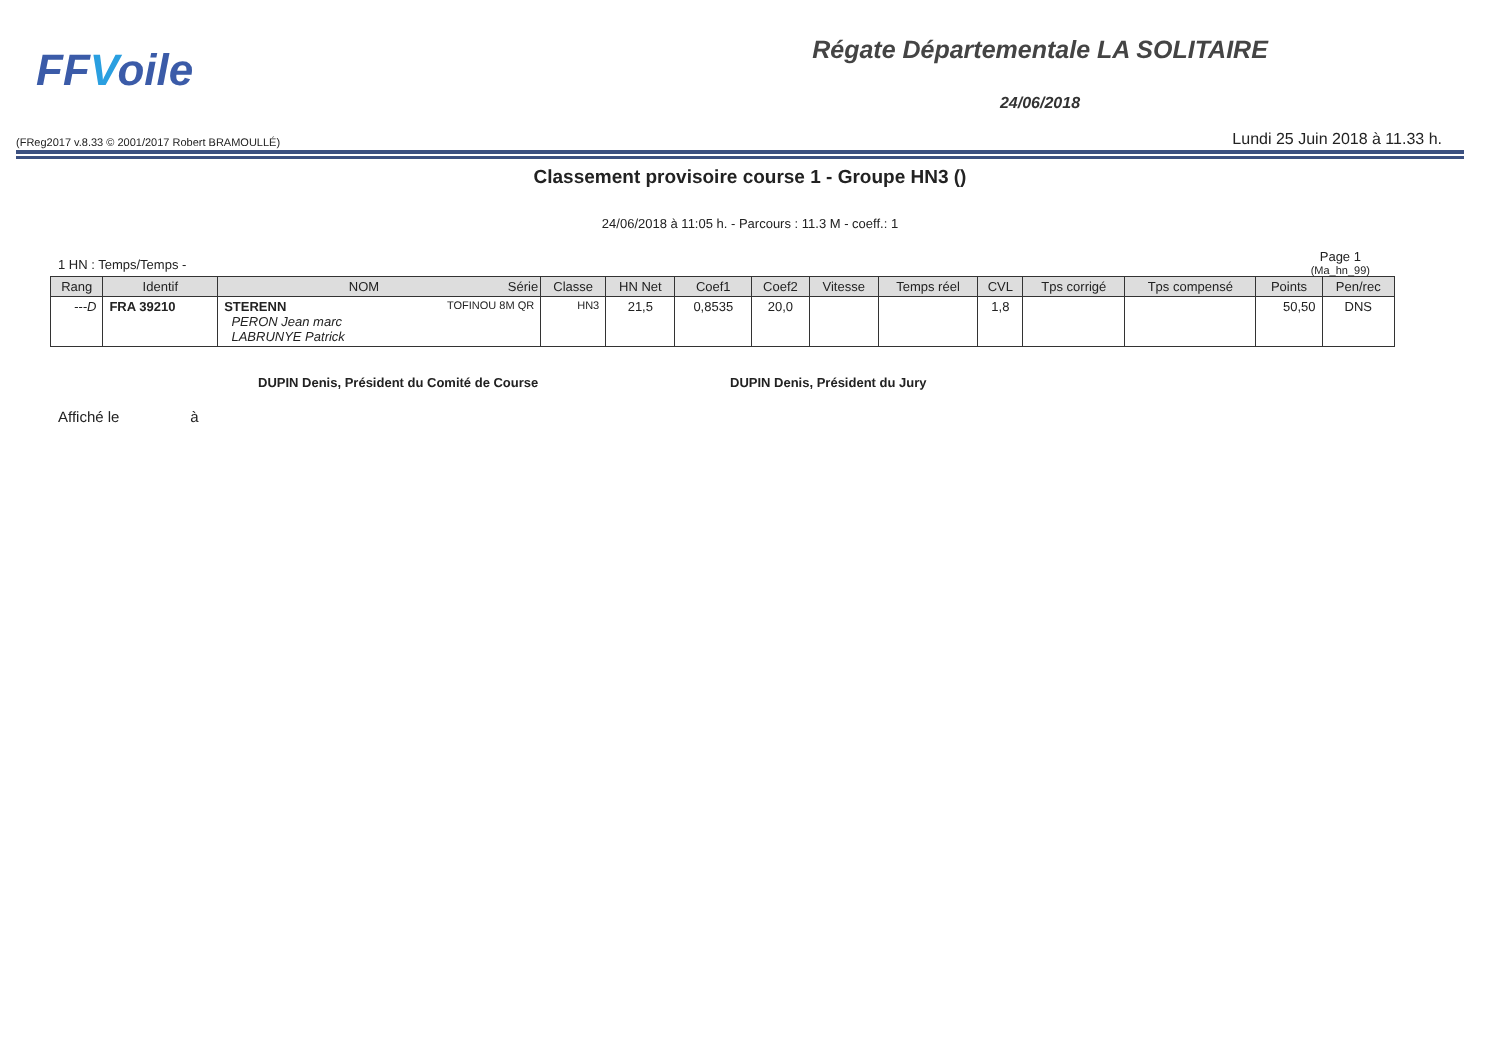FFVoile
Régate Départementale LA SOLITAIRE
24/06/2018
(FReg2017 v.8.33 © 2001/2017 Robert BRAMOULLÉ)
Lundi 25 Juin 2018 à 11.33 h.
Classement provisoire course 1 - Groupe HN3 ()
24/06/2018 à 11:05 h. - Parcours : 11.3 M - coeff.: 1
1 HN : Temps/Temps -
Page 1
(Ma_hn_99)
| Rang | Identif | NOM Série | Classe | HN Net | Coef1 | Coef2 | Vitesse | Temps réel | CVL | Tps corrigé | Tps compensé | Points | Pen/rec |
| --- | --- | --- | --- | --- | --- | --- | --- | --- | --- | --- | --- | --- | --- |
| ---D | FRA 39210 | STERENN TOFINOU 8M QR PERON Jean marc LABRUNYE Patrick | HN3 | 21,5 | 0,8535 | 20,0 | | | 1,8 | | | 50,50 | DNS |
DUPIN Denis, Président du Comité de Course DUPIN Denis, Président du Jury
Affiché le à